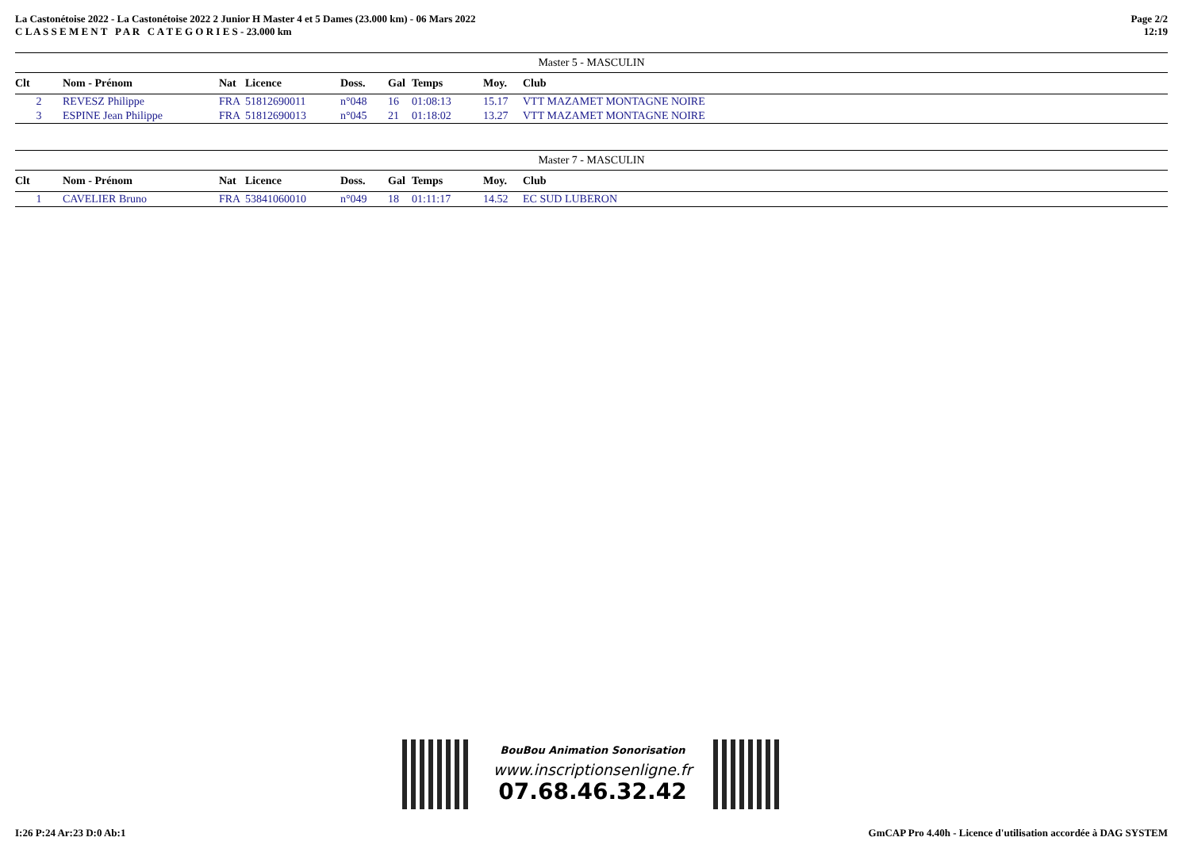La Castonétoise 2022 - La Castonétoise 2022 2 Junior H Master 4 et 5 Dames (23.000 km) - 06 Mars 2022
C L A S S E M E N T P A R C A T E G O R I E S - 23.000 km
Page 2/2
12:19
| Master 5 - MASCULIN | | | | | | | | |
| Clt | Nom - Prénom | Nat | Licence | Doss. | Gal | Temps | Moy. | Club |
| 2 | REVESZ Philippe | FRA | 51812690011 | n°048 | 16 | 01:08:13 | 15.17 | VTT MAZAMET MONTAGNE NOIRE |
| 3 | ESPINE Jean Philippe | FRA | 51812690013 | n°045 | 21 | 01:18:02 | 13.27 | VTT MAZAMET MONTAGNE NOIRE |
| Master 7 - MASCULIN | | | | | | | | |
| Clt | Nom - Prénom | Nat | Licence | Doss. | Gal | Temps | Moy. | Club |
| 1 | CAVELIER Bruno | FRA | 53841060010 | n°049 | 18 | 01:11:17 | 14.52 | EC SUD LUBERON |
BouBou Animation Sonorisation
www.inscriptionsenligne.fr
07.68.46.32.42
I:26 P:24 Ar:23 D:0 Ab:1 GmCAP Pro 4.40h - Licence d'utilisation accordée à DAG SYSTEM